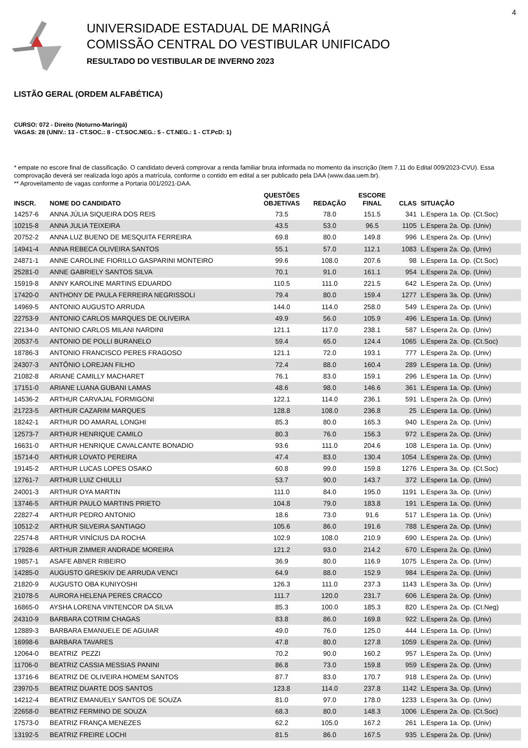4
UNIVERSIDADE ESTADUAL DE MARINGÁ
COMISSÃO CENTRAL DO VESTIBULAR UNIFICADO
RESULTADO DO VESTIBULAR DE INVERNO 2023
LISTÃO GERAL (ORDEM ALFABÉTICA)
CURSO: 072 - Direito (Noturno-Maringá)
VAGAS: 28 (UNIV.: 13 - CT.SOC.: 8 - CT.SOC.NEG.: 5 - CT.NEG.: 1 - CT.PcD: 1)
* empate no escore final de classificação. O candidato deverá comprovar a renda familiar bruta informada no momento da inscrição (item 7.11 do Edital 009/2023-CVU). Essa comprovação deverá ser realizada logo após a matrícula, conforme o contido em edital a ser publicado pela DAA (www.daa.uem.br).
** Aproveitamento de vagas conforme a Portaria 001/2021-DAA.
| INSCR. | NOME DO CANDIDATO | QUESTÕES OBJETIVAS | REDAÇÃO | ESCORE FINAL | CLAS | SITUAÇÃO |
| --- | --- | --- | --- | --- | --- | --- |
| 14257-6 | ANNA JÚLIA SIQUEIRA DOS REIS | 73.5 | 78.0 | 151.5 | 341 | L.Espera 1a. Op. (Ct.Soc) |
| 10215-8 | ANNA JULIA TEIXEIRA | 43.5 | 53.0 | 96.5 | 1105 | L.Espera 2a. Op. (Univ) |
| 20752-2 | ANNA LUZ BUENO DE MESQUITA FERREIRA | 69.8 | 80.0 | 149.8 | 996 | L.Espera 2a. Op. (Univ) |
| 14941-4 | ANNA REBECA OLIVEIRA SANTOS | 55.1 | 57.0 | 112.1 | 1083 | L.Espera 2a. Op. (Univ) |
| 24871-1 | ANNE CAROLINE FIORILLO GASPARINI MONTEIRO | 99.6 | 108.0 | 207.6 | 98 | L.Espera 1a. Op. (Ct.Soc) |
| 25281-0 | ANNE GABRIELY SANTOS SILVA | 70.1 | 91.0 | 161.1 | 954 | L.Espera 2a. Op. (Univ) |
| 15919-8 | ANNY KAROLINE MARTINS EDUARDO | 110.5 | 111.0 | 221.5 | 642 | L.Espera 2a. Op. (Univ) |
| 17420-0 | ANTHONY DE PAULA FERREIRA NEGRISSOLI | 79.4 | 80.0 | 159.4 | 1277 | L.Espera 3a. Op. (Univ) |
| 14969-5 | ANTONIO AUGUSTO ARRUDA | 144.0 | 114.0 | 258.0 | 549 | L.Espera 2a. Op. (Univ) |
| 22753-9 | ANTONIO CARLOS MARQUES DE OLIVEIRA | 49.9 | 56.0 | 105.9 | 496 | L.Espera 1a. Op. (Univ) |
| 22134-0 | ANTONIO CARLOS MILANI NARDINI | 121.1 | 117.0 | 238.1 | 587 | L.Espera 2a. Op. (Univ) |
| 20537-5 | ANTONIO DE POLLI BURANELO | 59.4 | 65.0 | 124.4 | 1065 | L.Espera 2a. Op. (Ct.Soc) |
| 18786-3 | ANTONIO FRANCISCO PERES FRAGOSO | 121.1 | 72.0 | 193.1 | 777 | L.Espera 2a. Op. (Univ) |
| 24307-3 | ANTÔNIO LOREJAN FILHO | 72.4 | 88.0 | 160.4 | 289 | L.Espera 1a. Op. (Univ) |
| 21082-8 | ARIANE CAMILLY MACHARET | 76.1 | 83.0 | 159.1 | 296 | L.Espera 1a. Op. (Univ) |
| 17151-0 | ARIANE LUANA GUBANI LAMAS | 48.6 | 98.0 | 146.6 | 361 | L.Espera 1a. Op. (Univ) |
| 14536-2 | ARTHUR CARVAJAL FORMIGONI | 122.1 | 114.0 | 236.1 | 591 | L.Espera 2a. Op. (Univ) |
| 21723-5 | ARTHUR CAZARIM MARQUES | 128.8 | 108.0 | 236.8 | 25 | L.Espera 1a. Op. (Univ) |
| 18242-1 | ARTHUR DO AMARAL LONGHI | 85.3 | 80.0 | 165.3 | 940 | L.Espera 2a. Op. (Univ) |
| 12573-7 | ARTHUR HENRIQUE CAMILO | 80.3 | 76.0 | 156.3 | 972 | L.Espera 2a. Op. (Univ) |
| 16631-0 | ARTHUR HENRIQUE CAVALCANTE BONADIO | 93.6 | 111.0 | 204.6 | 108 | L.Espera 1a. Op. (Univ) |
| 15714-0 | ARTHUR LOVATO PEREIRA | 47.4 | 83.0 | 130.4 | 1054 | L.Espera 2a. Op. (Univ) |
| 19145-2 | ARTHUR LUCAS LOPES OSAKO | 60.8 | 99.0 | 159.8 | 1276 | L.Espera 3a. Op. (Ct.Soc) |
| 12761-7 | ARTHUR LUIZ CHIULLI | 53.7 | 90.0 | 143.7 | 372 | L.Espera 1a. Op. (Univ) |
| 24001-3 | ARTHUR OYA MARTIN | 111.0 | 84.0 | 195.0 | 1191 | L.Espera 3a. Op. (Univ) |
| 13746-5 | ARTHUR PAULO MARTINS PRIETO | 104.8 | 79.0 | 183.8 | 191 | L.Espera 1a. Op. (Univ) |
| 22827-4 | ARTHUR PEDRO ANTONIO | 18.6 | 73.0 | 91.6 | 517 | L.Espera 1a. Op. (Univ) |
| 10512-2 | ARTHUR SILVEIRA SANTIAGO | 105.6 | 86.0 | 191.6 | 788 | L.Espera 2a. Op. (Univ) |
| 22574-8 | ARTHUR VINÍCIUS DA ROCHA | 102.9 | 108.0 | 210.9 | 690 | L.Espera 2a. Op. (Univ) |
| 17928-6 | ARTHUR ZIMMER ANDRADE MOREIRA | 121.2 | 93.0 | 214.2 | 670 | L.Espera 2a. Op. (Univ) |
| 19857-1 | ASAFE ABNER RIBEIRO | 36.9 | 80.0 | 116.9 | 1075 | L.Espera 2a. Op. (Univ) |
| 14285-0 | AUGUSTO GRESKIV DE ARRUDA VENCI | 64.9 | 88.0 | 152.9 | 984 | L.Espera 2a. Op. (Univ) |
| 21820-9 | AUGUSTO OBA KUNIYOSHI | 126.3 | 111.0 | 237.3 | 1143 | L.Espera 3a. Op. (Univ) |
| 21078-5 | AURORA HELENA PERES CRACCO | 111.7 | 120.0 | 231.7 | 606 | L.Espera 2a. Op. (Univ) |
| 16865-0 | AYSHA LORENA VINTENCOR DA SILVA | 85.3 | 100.0 | 185.3 | 820 | L.Espera 2a. Op. (Ct.Neg) |
| 24310-9 | BARBARA COTRIM CHAGAS | 83.8 | 86.0 | 169.8 | 922 | L.Espera 2a. Op. (Univ) |
| 12889-3 | BARBARA EMANUELE DE AGUIAR | 49.0 | 76.0 | 125.0 | 444 | L.Espera 1a. Op. (Univ) |
| 16998-6 | BARBARA TAVARES | 47.8 | 80.0 | 127.8 | 1059 | L.Espera 2a. Op. (Univ) |
| 12064-0 | BEATRIZ PEZZI | 70.2 | 90.0 | 160.2 | 957 | L.Espera 2a. Op. (Univ) |
| 11706-0 | BEATRIZ CASSIA MESSIAS PANINI | 86.8 | 73.0 | 159.8 | 959 | L.Espera 2a. Op. (Univ) |
| 13716-6 | BEATRIZ DE OLIVEIRA HOMEM SANTOS | 87.7 | 83.0 | 170.7 | 918 | L.Espera 2a. Op. (Univ) |
| 23970-5 | BEATRIZ DUARTE DOS SANTOS | 123.8 | 114.0 | 237.8 | 1142 | L.Espera 3a. Op. (Univ) |
| 14212-4 | BEATRIZ EMANUELY SANTOS DE SOUZA | 81.0 | 97.0 | 178.0 | 1233 | L.Espera 3a. Op. (Univ) |
| 22658-0 | BEATRIZ FERMINO DE SOUZA | 68.3 | 80.0 | 148.3 | 1006 | L.Espera 2a. Op. (Ct.Soc) |
| 17573-0 | BEATRIZ FRANÇA MENEZES | 62.2 | 105.0 | 167.2 | 261 | L.Espera 1a. Op. (Univ) |
| 13192-5 | BEATRIZ FREIRE LOCHI | 81.5 | 86.0 | 167.5 | 935 | L.Espera 2a. Op. (Univ) |